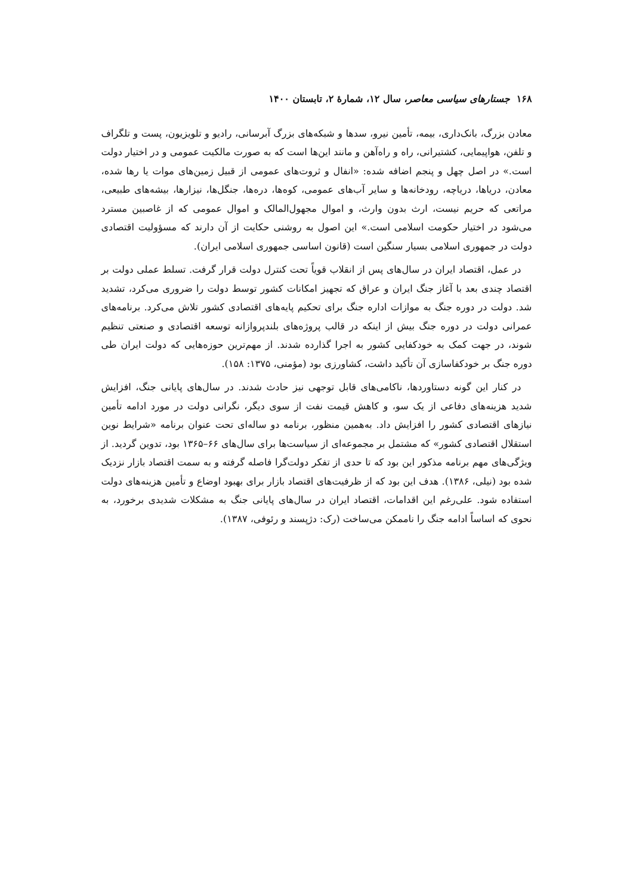۱۶۸ جستارهای سیاسی معاصر، سال ۱۲، شمارهٔ ۲، تابستان ۱۴۰۰
معادن بزرگ، بانک‌داری، بیمه، تأمین نیرو، سدها و شبکه‌های بزرگ آبرسانی، رادیو و تلویزیون، پست و تلگراف و تلفن، هواپیمایی، کشتیرانی، راه و راه‌آهن و مانند این‌ها است که به صورت مالکیت عمومی و در اختیار دولت است.» در اصل چهل و پنجم اضافه شده: «انفال و ثروت‌های عمومی از قبیل زمین‌های موات یا رها شده، معادن، دریاها، دریاچه، رودخانه‌ها و سایر آب‌های عمومی، کوه‌ها، دره‌ها، جنگل‌ها، نیزارها، بیشه‌های طبیعی، مراتعی که حریم نیست، ارث بدون وارث، و اموال مجهول‌المالک و اموال عمومی که از غاصبین مسترد می‌شود در اختیار حکومت اسلامی است.» این اصول به روشنی حکایت از آن دارند که مسؤولیت اقتصادی دولت در جمهوری اسلامی بسیار سنگین است (قانون اساسی جمهوری اسلامی ایران).
در عمل، اقتصاد ایران در سال‌های پس از انقلاب قویاً تحت کنترل دولت قرار گرفت. تسلط عملی دولت بر اقتصاد چندی بعد با آغاز جنگ ایران و عراق که تجهیز امکانات کشور توسط دولت را ضروری می‌کرد، تشدید شد. دولت در دوره جنگ به موازات اداره جنگ برای تحکیم پایه‌های اقتصادی کشور تلاش می‌کرد. برنامه‌های عمرانی دولت در دوره جنگ بیش از اینکه در قالب پروژه‌های بلندپروازانه توسعه اقتصادی و صنعتی تنظیم شوند، در جهت کمک به خودکفایی کشور به اجرا گذارده شدند. از مهم‌ترین حوزه‌هایی که دولت ایران طی دوره جنگ بر خودکفاسازی آن تأکید داشت، کشاورزی بود (مؤمنی، ۱۳۷۵: ۱۵۸).
در کنار این گونه دستاوردها، ناکامی‌های قابل توجهی نیز حادث شدند. در سال‌های پایانی جنگ، افزایش شدید هزینه‌های دفاعی از یک سو، و کاهش قیمت نفت از سوی دیگر، نگرانی دولت در مورد ادامه تأمین نیازهای اقتصادی کشور را افزایش داد. به‌همین منظور، برنامه دو ساله‌ای تحت عنوان برنامه «شرایط نوین استقلال اقتصادی کشور» که مشتمل بر مجموعه‌ای از سیاست‌ها برای سال‌های ۶۶–۱۳۶۵ بود، تدوین گردید. از ویژگی‌های مهم برنامه مذکور این بود که تا حدی از تفکر دولت‌گرا فاصله گرفته و به سمت اقتصاد بازار نزدیک شده بود (نیلی، ۱۳۸۶). هدف این بود که از ظرفیت‌های اقتصاد بازار برای بهبود اوضاع و تأمین هزینه‌های دولت استفاده شود. علی‌رغم این اقدامات، اقتصاد ایران در سال‌های پایانی جنگ به مشکلات شدیدی برخورد، به نحوی که اساساً ادامه جنگ را ناممکن می‌ساخت (رک: دژپسند و رئوفی، ۱۳۸۷).